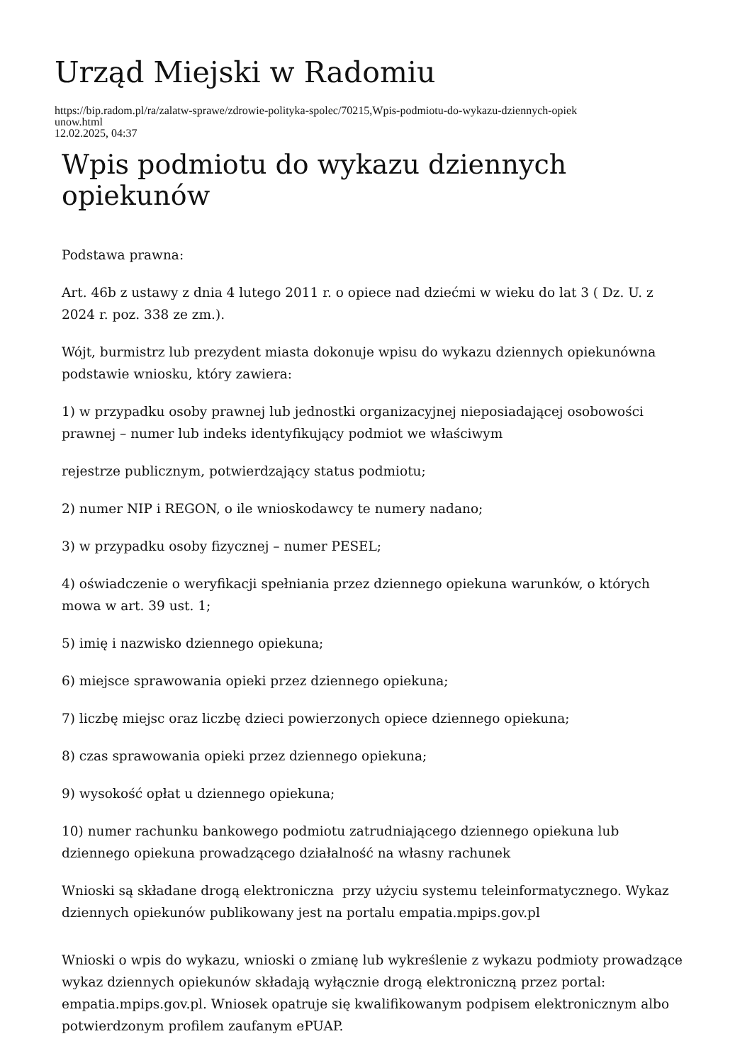Urząd Miejski w Radomiu
https://bip.radom.pl/ra/zalatw-sprawe/zdrowie-polityka-spolec/70215,Wpis-podmiotu-do-wykazu-dziennych-opiek
unow.html
12.02.2025, 04:37
Wpis podmiotu do wykazu dziennych opiekunów
Podstawa prawna:
Art. 46b z ustawy z dnia 4 lutego 2011 r. o opiece nad dziećmi w wieku do lat 3 ( Dz. U. z 2024 r. poz. 338 ze zm.).
Wójt, burmistrz lub prezydent miasta dokonuje wpisu do wykazu dziennych opiekunówna podstawie wniosku, który zawiera:
1) w przypadku osoby prawnej lub jednostki organizacyjnej nieposiadającej osobowości prawnej – numer lub indeks identyfikujący podmiot we właściwym
rejestrze publicznym, potwierdzający status podmiotu;
2) numer NIP i REGON, o ile wnioskodawcy te numery nadano;
3) w przypadku osoby fizycznej – numer PESEL;
4) oświadczenie o weryfikacji spełniania przez dziennego opiekuna warunków, o których mowa w art. 39 ust. 1;
5) imię i nazwisko dziennego opiekuna;
6) miejsce sprawowania opieki przez dziennego opiekuna;
7) liczbę miejsc oraz liczbę dzieci powierzonych opiece dziennego opiekuna;
8) czas sprawowania opieki przez dziennego opiekuna;
9) wysokość opłat u dziennego opiekuna;
10) numer rachunku bankowego podmiotu zatrudniającego dziennego opiekuna lub dziennego opiekuna prowadzącego działalność na własny rachunek
Wnioski są składane drogą elektroniczna przy użyciu systemu teleinformatycznego. Wykaz dziennych opiekunów publikowany jest na portalu empatia.mpips.gov.pl
Wnioski o wpis do wykazu, wnioski o zmianę lub wykreślenie z wykazu podmioty prowadzące wykaz dziennych opiekunów składają wyłącznie drogą elektroniczną przez portal: empatia.mpips.gov.pl. Wniosek opatruje się kwalifikowanym podpisem elektronicznym albo potwierdzonym profilem zaufanym ePUAP.